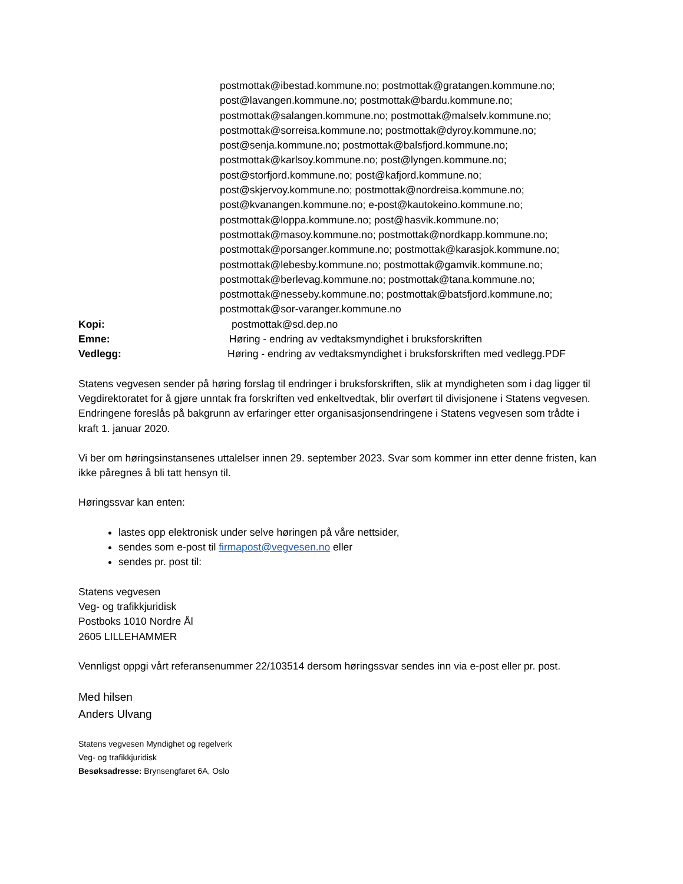postmottak@ibestad.kommune.no; postmottak@gratangen.kommune.no; post@lavangen.kommune.no; postmottak@bardu.kommune.no; postmottak@salangen.kommune.no; postmottak@malselv.kommune.no; postmottak@sorreisa.kommune.no; postmottak@dyroy.kommune.no; post@senja.kommune.no; postmottak@balsfjord.kommune.no; postmottak@karlsoy.kommune.no; post@lyngen.kommune.no; post@storfjord.kommune.no; post@kafjord.kommune.no; post@skjervoy.kommune.no; postmottak@nordreisa.kommune.no; post@kvanangen.kommune.no; e-post@kautokeino.kommune.no; postmottak@loppa.kommune.no; post@hasvik.kommune.no; postmottak@masoy.kommune.no; postmottak@nordkapp.kommune.no; postmottak@porsanger.kommune.no; postmottak@karasjok.kommune.no; postmottak@lebesby.kommune.no; postmottak@gamvik.kommune.no; postmottak@berlevag.kommune.no; postmottak@tana.kommune.no; postmottak@nesseby.kommune.no; postmottak@batsfjord.kommune.no; postmottak@sor-varanger.kommune.no
Kopi: postmottak@sd.dep.no
Emne: Høring - endring av vedtaksmyndighet i bruksforskriften
Vedlegg: Høring - endring av vedtaksmyndighet i bruksforskriften med vedlegg.PDF
Statens vegvesen sender på høring forslag til endringer i bruksforskriften, slik at myndigheten som i dag ligger til Vegdirektoratet for å gjøre unntak fra forskriften ved enkeltvedtak, blir overført til divisjonene i Statens vegvesen. Endringene foreslås på bakgrunn av erfaringer etter organisasjonsendringene i Statens vegvesen som trådte i kraft 1. januar 2020.
Vi ber om høringsinstansenes uttalelser innen 29. september 2023. Svar som kommer inn etter denne fristen, kan ikke påregnes å bli tatt hensyn til.
Høringssvar kan enten:
lastes opp elektronisk under selve høringen på våre nettsider,
sendes som e-post til firmapost@vegvesen.no eller
sendes pr. post til:
Statens vegvesen
Veg- og trafikkjuridisk
Postboks 1010 Nordre Ål
2605 LILLEHAMMER
Vennligst oppgi vårt referansenummer 22/103514 dersom høringssvar sendes inn via e-post eller pr. post.
Med hilsen
Anders Ulvang
Statens vegvesen Myndighet og regelverk
Veg- og trafikkjuridisk
Besøksadresse: Brynsengfaret 6A, Oslo